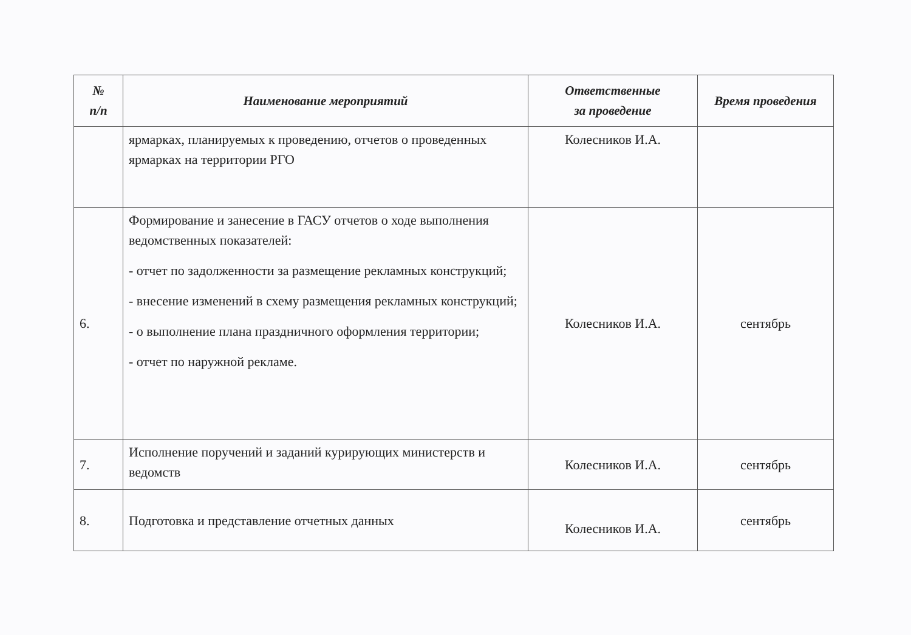| № п/п | Наименование мероприятий | Ответственные за проведение | Время проведения |
| --- | --- | --- | --- |
| | ярмарках, планируемых к проведению, отчетов о проведенных ярмарках на территории РГО | Колесников И.А. | |
| 6. | Формирование и занесение в ГАСУ отчетов о ходе выполнения ведомственных показателей: - отчет по задолженности за размещение рекламных конструкций; - внесение изменений в схему размещения рекламных конструкций; - о выполнение плана праздничного оформления территории; - отчет по наружной рекламе. | Колесников И.А. | сентябрь |
| 7. | Исполнение поручений и заданий курирующих министерств и ведомств | Колесников И.А. | сентябрь |
| 8. | Подготовка и представление отчетных данных | Колесников И.А. | сентябрь |